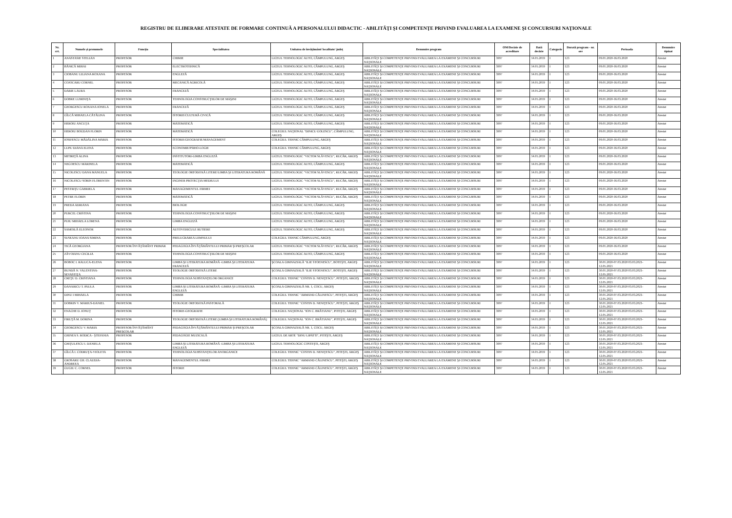REGISTRU DE ELIBERARE ATESTATE DE FORMARE CONTINUĂ A PERSONALULUI DIDACTIC - ABILITĂŢI ŞI COMPETENŢE PRIVIND EVALUAREA LA EXAMENE ŞI CONCURSURI NAŢIONALE
| Nr. crt. | Numele şi prenumele | Funcţia | Specialitatea | Unitatea de învăţământ/ localitate/ judeţ | Denumire program | OM/Decizie de acreditare | Dată decizie | Categorie | Durată program - nr. ore | Perioada | Denumire tipizat |
| --- | --- | --- | --- | --- | --- | --- | --- | --- | --- | --- | --- |
| 1 | ANASTASIE STELIAN | PROFESOR | CHIMIE | LICEUL TEHNOLOGIC AUTO, CÂMPULUNG, ARGEŞ | ABILITĂŢI ŞI COMPETENŢE PRIVIND EVALUAREA LA EXAMENE ŞI CONCURSURI NAŢIONALE | 3997 | 14.05.2019 | I | 123 | 09.01.2020-16.03.2020 | Atestat |
| 2 | BĂNICĂ MIHAI | PROFESOR | ELECTROTEHNICĂ | LICEUL TEHNOLOGIC AUTO, CÂMPULUNG, ARGEŞ | ABILITĂŢI ŞI COMPETENŢE PRIVIND EVALUAREA LA EXAMENE ŞI CONCURSURI NAŢIONALE | 3997 | 14.05.2019 | I | 123 | 09.01.2020-16.03.2020 | Atestat |
| 3 | CIOBANU LILIANA ROXANA | PROFESOR | ENGLEZĂ | LICEUL TEHNOLOGIC AUTO, CÂMPULUNG, ARGEŞ | ABILITĂŢI ŞI COMPETENŢE PRIVIND EVALUAREA LA EXAMENE ŞI CONCURSURI NAŢIONALE | 3997 | 14.05.2019 | I | 123 | 09.01.2020-16.03.2020 | Atestat |
| 4 | COJOCARU CORNEL | PROFESOR | MECANICĂ AGRICOLĂ | LICEUL TEHNOLOGIC AUTO, CÂMPULUNG, ARGEŞ | ABILITĂŢI ŞI COMPETENŢE PRIVIND EVALUAREA LA EXAMENE ŞI CONCURSURI NAŢIONALE | 3997 | 14.05.2019 | I | 123 | 09.01.2020-16.03.2020 | Atestat |
| 5 | DARIE LAURA | PROFESOR | FRANCEZĂ | LICEUL TEHNOLOGIC AUTO, CÂMPULUNG, ARGEŞ | ABILITĂŢI ŞI COMPETENŢE PRIVIND EVALUAREA LA EXAMENE ŞI CONCURSURI NAŢIONALE | 3997 | 14.05.2019 | I | 123 | 09.01.2020-16.03.2020 | Atestat |
| 6 | DOBRE LUMINIŢA | PROFESOR | TEHNOLOGIA CONSTRUCŢIILOR DE MAŞINI | LICEUL TEHNOLOGIC AUTO, CÂMPULUNG, ARGEŞ | ABILITĂŢI ŞI COMPETENŢE PRIVIND EVALUAREA LA EXAMENE ŞI CONCURSURI NAŢIONALE | 3997 | 14.05.2019 | I | 123 | 09.01.2020-16.03.2020 | Atestat |
| 7 | GEORGESCU ROXANA IONELA | PROFESOR | FRANCEZĂ | LICEUL TEHNOLOGIC AUTO, CÂMPULUNG, ARGEŞ | ABILITĂŢI ŞI COMPETENŢE PRIVIND EVALUAREA LA EXAMENE ŞI CONCURSURI NAŢIONALE | 3997 | 14.05.2019 | I | 123 | 09.01.2020-16.03.2020 | Atestat |
| 8 | GÎLCĂ MIHAELA CĂTĂLINA | PROFESOR | ISTORIE/CULTURĂ CIVICĂ | LICEUL TEHNOLOGIC AUTO, CÂMPULUNG, ARGEŞ | ABILITĂŢI ŞI COMPETENŢE PRIVIND EVALUAREA LA EXAMENE ŞI CONCURSURI NAŢIONALE | 3997 | 14.05.2019 | I | 123 | 09.01.2020-16.03.2020 | Atestat |
| 9 | HEROIU ANCUŢA | PROFESOR | MATEMATICĂ | LICEUL TEHNOLOGIC AUTO, CÂMPULUNG, ARGEŞ | ABILITĂŢI ŞI COMPETENŢE PRIVIND EVALUAREA LA EXAMENE ŞI CONCURSURI NAŢIONALE | 3997 | 14.05.2019 | I | 123 | 09.01.2020-16.03.2020 | Atestat |
| 10 | HEROIU BOGDAN FLORIN | PROFESOR | MATEMATICĂ | COLEGIUL NAŢIONAL "DINICU GOLESCU", CÂMPULUNG, ARGEŞ | ABILITĂŢI ŞI COMPETENŢE PRIVIND EVALUAREA LA EXAMENE ŞI CONCURSURI NAŢIONALE | 3997 | 14.05.2019 | I | 123 | 09.01.2020-16.03.2020 | Atestat |
| 11 | IOSIFESCU MĂDĂLINA MARIA | PROFESOR | ISTORIE/GEOGRAFIE/MANAGEMENT | COLEGIUL TEHNIC CÂMPULUNG, ARGEŞ | ABILITĂŢI ŞI COMPETENŢE PRIVIND EVALUAREA LA EXAMENE ŞI CONCURSURI NAŢIONALE | 3997 | 14.05.2019 | I | 123 | 09.01.2020-16.03.2020 | Atestat |
| 12 | LUPU DIANA ELENA | PROFESOR | ECONOMIE/PSIHO-LOGIE | COLEGIUL TEHNIC CÂMPULUNG, ARGEŞ | ABILITĂŢI ŞI COMPETENŢE PRIVIND EVALUAREA LA EXAMENE ŞI CONCURSURI NAŢIONALE | 3997 | 14.05.2019 | I | 123 | 09.01.2020-16.03.2020 | Atestat |
| 13 | MITIRIŢĂ ALINA | PROFESOR | INSTITUTORI-LIMBA ENGLEZĂ | LICEUL TEHNOLOGIC "VICTOR SLĂVESCU", RUCĂR, ARGEŞ | ABILITĂŢI ŞI COMPETENŢE PRIVIND EVALUAREA LA EXAMENE ŞI CONCURSURI NAŢIONALE | 3997 | 14.05.2019 | I | 123 | 09.01.2020-16.03.2020 | Atestat |
| 14 | NEGOESCU MARINELA | PROFESOR | MATEMATICĂ | LICEUL TEHNOLOGIC AUTO, CÂMPULUNG, ARGEŞ | ABILITĂŢI ŞI COMPETENŢE PRIVIND EVALUAREA LA EXAMENE ŞI CONCURSURI NAŢIONALE | 3997 | 14.05.2019 | I | 123 | 09.01.2020-16.03.2020 | Atestat |
| 15 | NICOLESCU DANA MANUELA | PROFESOR | TEOLOGIE ORTODOXĂ LITERE/LIMBA ŞI LITERATURA ROMÂNĂ | LICEUL TEHNOLOGIC "VICTOR SLĂVESCU", RUCĂR, ARGEŞ | ABILITĂŢI ŞI COMPETENŢE PRIVIND EVALUAREA LA EXAMENE ŞI CONCURSURI NAŢIONALE | 3997 | 14.05.2019 | I | 123 | 09.01.2020-16.03.2020 | Atestat |
| 16 | NICOLESCU SORIN FLORENTIN | PROFESOR | INGINER PROTECŢIA MEDIULUI | LICEUL TEHNOLOGIC "VICTOR SLĂVESCU", RUCĂR, ARGEŞ | ABILITĂŢI ŞI COMPETENŢE PRIVIND EVALUAREA LA EXAMENE ŞI CONCURSURI NAŢIONALE | 3997 | 14.05.2019 | I | 123 | 09.01.2020-16.03.2020 | Atestat |
| 17 | PESTRIŢU GABRIELA | PROFESOR | MANAGEMENTUL FIRMEI | LICEUL TEHNOLOGIC "VICTOR SLĂVESCU", RUCĂR, ARGEŞ | ABILITĂŢI ŞI COMPETENŢE PRIVIND EVALUAREA LA EXAMENE ŞI CONCURSURI NAŢIONALE | 3997 | 14.05.2019 | I | 123 | 09.01.2020-16.03.2020 | Atestat |
| 18 | PETRE FLORIN | PROFESOR | MATEMATICĂ | LICEUL TEHNOLOGIC "VICTOR SLĂVESCU", RUCĂR, ARGEŞ | ABILITĂŢI ŞI COMPETENŢE PRIVIND EVALUAREA LA EXAMENE ŞI CONCURSURI NAŢIONALE | 3997 | 14.05.2019 | I | 123 | 09.01.2020-16.03.2020 | Atestat |
| 19 | PREDA ADRIANA | PROFESOR | BIOLOGIE | LICEUL TEHNOLOGIC AUTO, CÂMPULUNG, ARGEŞ | ABILITĂŢI ŞI COMPETENŢE PRIVIND EVALUAREA LA EXAMENE ŞI CONCURSURI NAŢIONALE | 3997 | 14.05.2019 | I | 123 | 09.01.2020-16.03.2020 | Atestat |
| 20 | PURCEL CRISTINA | PROFESOR | TEHNOLOGIA CONSTRUCŢIILOR DE MAŞINI | LICEUL TEHNOLOGIC AUTO, CÂMPULUNG, ARGEŞ | ABILITĂŢI ŞI COMPETENŢE PRIVIND EVALUAREA LA EXAMENE ŞI CONCURSURI NAŢIONALE | 3997 | 14.05.2019 | I | 123 | 09.01.2020-16.03.2020 | Atestat |
| 21 | PUIU MIHAELA LORENA | PROFESOR | LIMBA ENGLEZĂ | LICEUL TEHNOLOGIC AUTO, CÂMPULUNG, ARGEŞ | ABILITĂŢI ŞI COMPETENŢE PRIVIND EVALUAREA LA EXAMENE ŞI CONCURSURI NAŢIONALE | 3997 | 14.05.2019 | I | 123 | 09.01.2020-16.03.2020 | Atestat |
| 22 | SAMOILĂ ELEONOR | PROFESOR | AUTOVEHICULE RUTIERE | LICEUL TEHNOLOGIC AUTO, CÂMPULUNG, ARGEŞ | ABILITĂŢI ŞI COMPETENŢE PRIVIND EVALUAREA LA EXAMENE ŞI CONCURSURI NAŢIONALE | 3997 | 14.05.2019 | I | 123 | 09.01.2020-16.03.2020 | Atestat |
| 23 | SUSEANU IOANA SIMINA | PROFESOR | PRELUCRAREA LEMNULUI | COLEGIUL TEHNIC CÂMPULUNG, ARGEŞ | ABILITĂŢI ŞI COMPETENŢE PRIVIND EVALUAREA LA EXAMENE ŞI CONCURSURI NAŢIONALE | 3997 | 14.05.2019 | I | 123 | 09.01.2020-16.03.2020 | Atestat |
| 24 | TICĂ GEORGIANA | PROFESOR ÎNVĂŢĂMÂNT PRIMAR | PEDAGOGIA ÎNVĂŢĂMÂNTULUI PRIMAR ŞI PREŞCOLAR | LICEUL TEHNOLOGIC "VICTOR SLĂVESCU", RUCĂR, ARGEŞ | ABILITĂŢI ŞI COMPETENŢE PRIVIND EVALUAREA LA EXAMENE ŞI CONCURSURI NAŢIONALE | 3997 | 14.05.2019 | I | 123 | 09.01.2020-16.03.2020 | Atestat |
| 25 | ZĂVOIANU CECILIA | PROFESOR | TEHNOLOGIA CONSTRUCŢIILOR DE MAŞINI | LICEUL TEHNOLOGIC AUTO, CÂMPULUNG, ARGEŞ | ABILITĂŢI ŞI COMPETENŢE PRIVIND EVALUAREA LA EXAMENE ŞI CONCURSURI NAŢIONALE | 3997 | 14.05.2019 | I | 123 | 09.01.2020-16.03.2020 | Atestat |
| 26 | BOBOC I. RALUCA-ELENA | PROFESOR | LIMBA ŞI LITERATURA ROMÂNĂ -LIMBA ŞI LITERATURA FRANCEZĂ | ŞCOALA GIMNAZIALĂ "ILIE STOENESCU", BOTEŞTI, ARGEŞ | ABILITĂŢI ŞI COMPETENŢE PRIVIND EVALUAREA LA EXAMENE ŞI CONCURSURI NAŢIONALE | 3997 | 14.05.2019 | I | 123 | 30.01.2020-07.03.2020 03.03.2021-12.05.2021 | Atestat |
| 27 | BUNDĂ N. VALENTINA-SEVASTIŢA | PROFESOR | TEOLOGIE ORTODOXĂ LITERE | ŞCOALA GIMNAZIALĂ "ILIE STOENESCU", BOTEŞTI, ARGEŞ | ABILITĂŢI ŞI COMPETENŢE PRIVIND EVALUAREA LA EXAMENE ŞI CONCURSURI NAŢIONALE | 3997 | 14.05.2019 | I | 123 | 30.01.2020-07.03.2020 03.03.2021-12.05.2021 | Atestat |
| 28 | CREŢU D. CRISTIANA | PROFESOR | TEHNOLOGIA SUBSTANŢELOR ORGANICE | COLEGIUL TEHNIC "COSTIN D. NENIŢESCU", PITEŞTI, ARGEŞ | ABILITĂŢI ŞI COMPETENŢE PRIVIND EVALUAREA LA EXAMENE ŞI CONCURSURI NAŢIONALE | 3997 | 14.05.2019 | I | 123 | 30.01.2020-07.03.2020 03.03.2021-12.05.2021 | Atestat |
| 29 | DANARICU T. PAULA | PROFESOR | LIMBA ŞI LITERATURA ROMÂNĂ -LIMBA ŞI LITERATURA ENGLEZĂ | ŞCOALA GIMNAZIALĂ NR. 1, COCU, ARGEŞ | ABILITĂŢI ŞI COMPETENŢE PRIVIND EVALUAREA LA EXAMENE ŞI CONCURSURI NAŢIONALE | 3997 | 14.05.2019 | I | 123 | 30.01.2020-07.03.2020 03.03.2021-12.05.2021 | Atestat |
| 30 | DINU I MIHAELA | PROFESOR | CHIMIE | COLEGIUL TEHNIC "ARMAND CĂLINESCU", PITEŞTI, ARGEŞ | ABILITĂŢI ŞI COMPETENŢE PRIVIND EVALUAREA LA EXAMENE ŞI CONCURSURI NAŢIONALE | 3997 | 14.05.2019 | I | 123 | 30.01.2020-07.03.2020 03.03.2021-12.05.2021 | Atestat |
| 31 | DOBRIN V. MARIUS-DANIEL | PROFESOR | TEOLOGIE ORTODOXĂ PASTORALĂ | COLEGIUL TEHNIC "COSTIN D. NENIŢESCU", PITEŞTI, ARGEŞ | ABILITĂŢI ŞI COMPETENŢE PRIVIND EVALUAREA LA EXAMENE ŞI CONCURSURI NAŢIONALE | 3997 | 14.05.2019 | I | 123 | 30.01.2020-07.03.2020 03.03.2021-12.05.2021 | Atestat |
| 32 | ENACHE D. IONUŢ | PROFESOR | ISTORIE-GEOGRAFIE | COLEGIUL NAŢIONAL "ION C. BRĂTIANU", PITEŞTI, ARGEŞ | ABILITĂŢI ŞI COMPETENŢE PRIVIND EVALUAREA LA EXAMENE ŞI CONCURSURI NAŢIONALE | 3997 | 14.05.2019 | I | 123 | 30.01.2020-07.03.2020 03.03.2021-12.05.2021 | Atestat |
| 33 | FIRUŢĂ M. DORINA | PROFESOR | TEOLOGIE ORTODOXĂ LITERE (LIMBA ŞI LITERATURA ROMÂNĂ) | COLEGIUL NAŢIONAL "ION C. BRĂTIANU", PITEŞTI, ARGEŞ | ABILITĂŢI ŞI COMPETENŢE PRIVIND EVALUAREA LA EXAMENE ŞI CONCURSURI NAŢIONALE | 3997 | 14.05.2019 | I | 123 | 30.01.2020-07.03.2020 03.03.2021-12.05.2021 | Atestat |
| 34 | GEORGESCU V. MARIA | PROFESOR ÎNVĂŢĂMÂNT PREŞCOLAR | PEDAGOGIA ÎNVĂŢĂMÂNTULUI PRIMAR ŞI PREŞCOLAR | ŞCOALA GIMNAZIALĂ NR. 1, COCU, ARGEŞ | ABILITĂŢI ŞI COMPETENŢE PRIVIND EVALUAREA LA EXAMENE ŞI CONCURSURI NAŢIONALE | 3997 | 14.05.2019 | I | 123 | 30.01.2020-07.03.2020 03.03.2021-12.05.2021 | Atestat |
| 35 | GHINEA S. RODICA - ŞTEFANIA | PROFESOR | PEDAGOGIE MUZICALĂ | LICEUL DE ARTE "DINU LIPATTI", PITEŞTI, ARGEŞ | ABILITĂŢI ŞI COMPETENŢE PRIVIND EVALUAREA LA EXAMENE ŞI CONCURSURI NAŢIONALE | 3997 | 14.05.2019 | I | 123 | 30.01.2020-07.03.2020 03.03.2021-12.05.2021 | Atestat |
| 36 | GHIŢULESCU I. DANIELA | PROFESOR | LIMBA ŞI LITERATURA ROMÂNĂ -LIMBA ŞI LITERATURA ENGLEZĂ | LICEUL TEHNOLOGIC COSTEŞTI, ARGEŞ | ABILITĂŢI ŞI COMPETENŢE PRIVIND EVALUAREA LA EXAMENE ŞI CONCURSURI NAŢIONALE | 3997 | 14.05.2019 | I | 123 | 30.01.2020-07.03.2020 03.03.2021-12.05.2021 | Atestat |
| 37 | GÎLCĂ I. CODRUŢA-VIOLETA | PROFESOR | TEHNOLOGIA SUBSTANŢELOR ANORGANICE | COLEGIUL TEHNIC "COSTIN D. NENIŢESCU", PITEŞTI, ARGEŞ | ABILITĂŢI ŞI COMPETENŢE PRIVIND EVALUAREA LA EXAMENE ŞI CONCURSURI NAŢIONALE | 3997 | 14.05.2019 | I | 123 | 30.01.2020-07.03.2020 03.03.2021-12.05.2021 | Atestat |
| 38 | GROSARU GH. CLAUDIA-ANDREEA | PROFESOR | MANAGEMENTUL FIRMEI | COLEGIUL TEHNIC "ARMAND CĂLINESCU", PITEŞTI, ARGEŞ | ABILITĂŢI ŞI COMPETENŢE PRIVIND EVALUAREA LA EXAMENE ŞI CONCURSURI NAŢIONALE | 3997 | 14.05.2019 | I | 123 | 30.01.2020-07.03.2020 03.03.2021-12.05.2021 | Atestat |
| 39 | GUGIU C. CORNEL | PROFESOR | ISTORIE | COLEGIUL TEHNIC "ARMAND CĂLINESCU", PITEŞTI, ARGEŞ | ABILITĂŢI ŞI COMPETENŢE PRIVIND EVALUAREA LA EXAMENE ŞI CONCURSURI NAŢIONALE | 3997 | 14.05.2019 | I | 123 | 30.01.2020-07.03.2020 03.03.2021-12.05.2021 | Atestat |